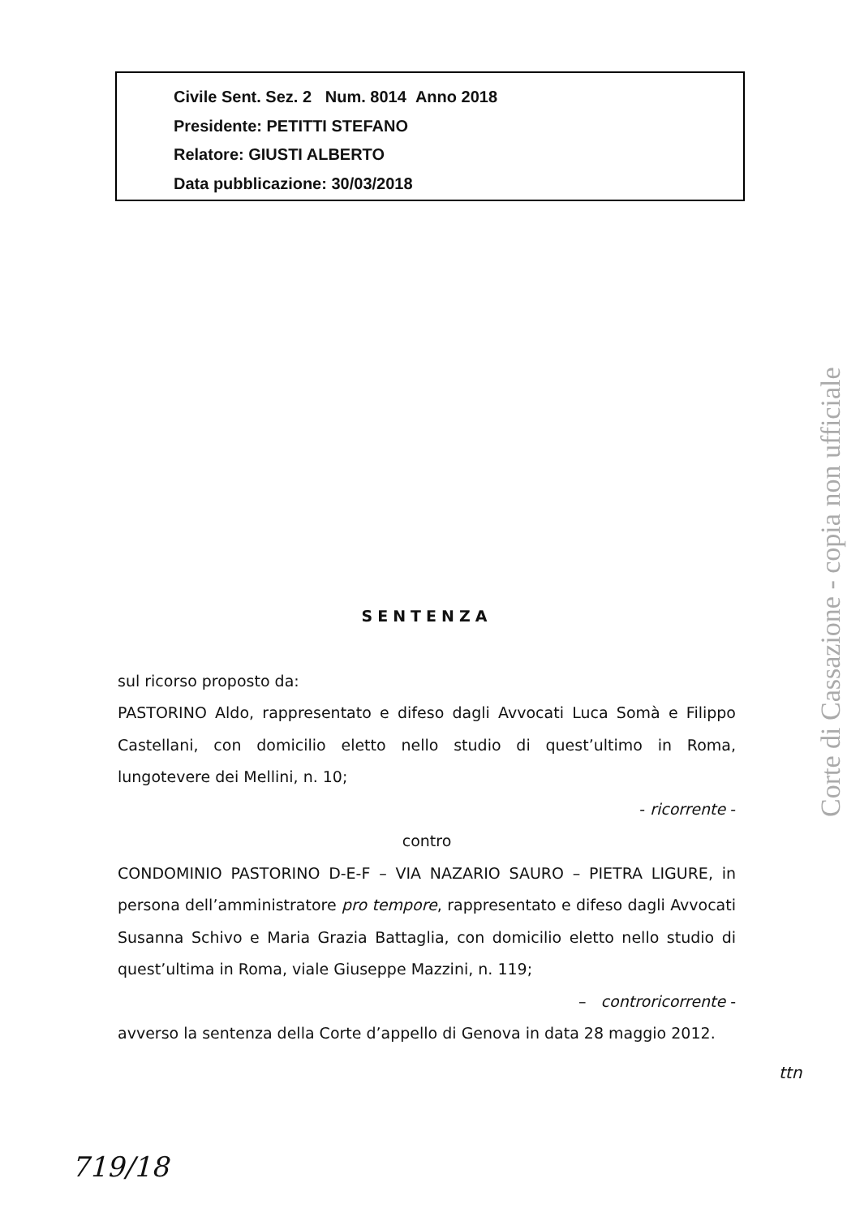Civile Sent. Sez. 2 Num. 8014 Anno 2018
Presidente: PETITTI STEFANO
Relatore: GIUSTI ALBERTO
Data pubblicazione: 30/03/2018
SENTENZA
sul ricorso proposto da:
PASTORINO Aldo, rappresentato e difeso dagli Avvocati Luca Somà e Filippo Castellani, con domicilio eletto nello studio di quest’ultimo in Roma, lungotevere dei Mellini, n. 10;
- ricorrente -
contro
CONDOMINIO PASTORINO D-E-F – VIA NAZARIO SAURO – PIETRA LIGURE, in persona dell’amministratore pro tempore, rappresentato e difeso dagli Avvocati Susanna Schivo e Maria Grazia Battaglia, con domicilio eletto nello studio di quest’ultima in Roma, viale Giuseppe Mazzini, n. 119;
– controricorrente -
avverso la sentenza della Corte d’appello di Genova in data 28 maggio 2012.
ttn
719/18
Corte di Cassazione - copia non ufficiale